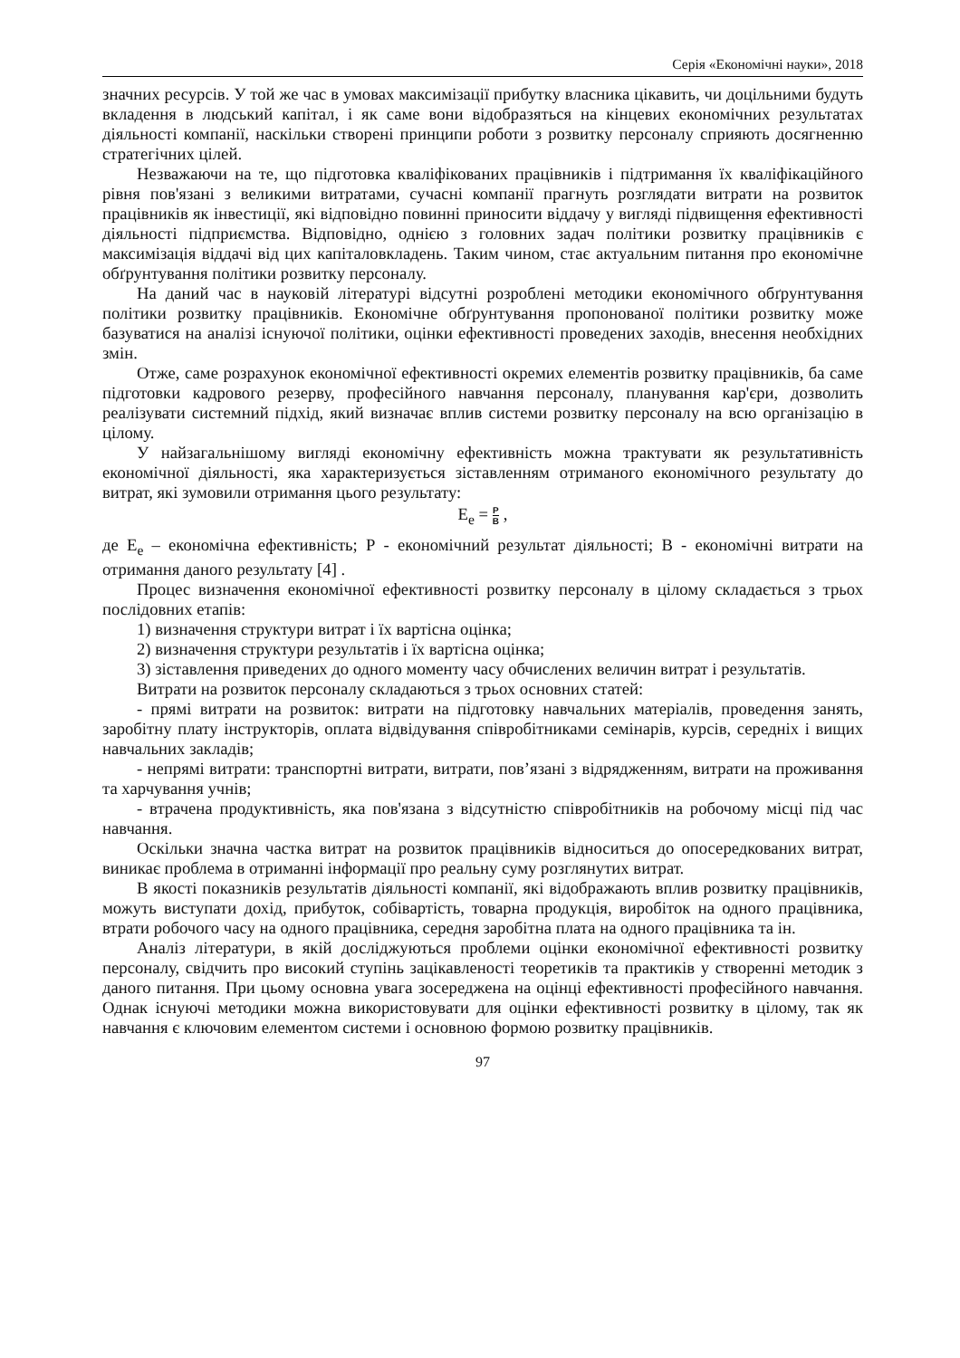Серія «Економічні науки», 2018
значних ресурсів. У той же час в умовах максимізації прибутку власника цікавить, чи доцільними будуть вкладення в людський капітал, і як саме вони відобразяться на кінцевих економічних результатах діяльності компанії, наскільки створені принципи роботи з розвитку персоналу сприяють досягненню стратегічних цілей.
Незважаючи на те, що підготовка кваліфікованих працівників і підтримання їх кваліфікаційного рівня пов'язані з великими витратами, сучасні компанії прагнуть розглядати витрати на розвиток працівників як інвестиції, які відповідно повинні приносити віддачу у вигляді підвищення ефективності діяльності підприємства. Відповідно, однією з головних задач політики розвитку працівників є максимізація віддачі від цих капіталовкладень. Таким чином, стає актуальним питання про економічне обґрунтування політики розвитку персоналу.
На даний час в науковій літературі відсутні розроблені методики економічного обґрунтування політики розвитку працівників. Економічне обґрунтування пропонованої політики розвитку може базуватися на аналізі існуючої політики, оцінки ефективності проведених заходів, внесення необхідних змін.
Отже, саме розрахунок економічної ефективності окремих елементів розвитку працівників, ба саме підготовки кадрового резерву, професійного навчання персоналу, планування кар'єри, дозволить реалізувати системний підхід, який визначає вплив системи розвитку персоналу на всю організацію в цілому.
У найзагальнішому вигляді економічну ефективність можна трактувати як результативність економічної діяльності, яка характеризується зіставленням отриманого економічного результату до витрат, які зумовили отримання цього результату:
E<sub>e</sub> = Р В ,
де E<sub>e</sub> – економічна ефективність; Р - економічний результат діяльності; В - економічні витрати на отримання даного результату [4] .
Процес визначення економічної ефективності розвитку персоналу в цілому складається з трьох послідовних етапів:
1) визначення структури витрат і їх вартісна оцінка;
2) визначення структури результатів і їх вартісна оцінка;
3) зіставлення приведених до одного моменту часу обчислених величин витрат і результатів.
Витрати на розвиток персоналу складаються з трьох основних статей:
- прямі витрати на розвиток: витрати на підготовку навчальних матеріалів, проведення занять, заробітну плату інструкторів, оплата відвідування співробітниками семінарів, курсів, середніх і вищих навчальних закладів;
- непрямі витрати: транспортні витрати, витрати, пов’язані з відрядженням, витрати на проживання та харчування учнів;
- втрачена продуктивність, яка пов'язана з відсутністю співробітників на робочому місці під час навчання.
Оскільки значна частка витрат на розвиток працівників відноситься до опосередкованих витрат, виникає проблема в отриманні інформації про реальну суму розглянутих витрат.
В якості показників результатів діяльності компанії, які відображають вплив розвитку працівників, можуть виступати дохід, прибуток, собівартість, товарна продукція, виробіток на одного працівника, втрати робочого часу на одного працівника, середня заробітна плата на одного працівника та ін.
Аналіз літератури, в якій досліджуються проблеми оцінки економічної ефективності розвитку персоналу, свідчить про високий ступінь зацікавленості теоретиків та практиків у створенні методик з даного питання. При цьому основна увага зосереджена на оцінці ефективності професійного навчання. Однак існуючі методики можна використовувати для оцінки ефективності розвитку в цілому, так як навчання є ключовим елементом системи і основною формою розвитку працівників.
97